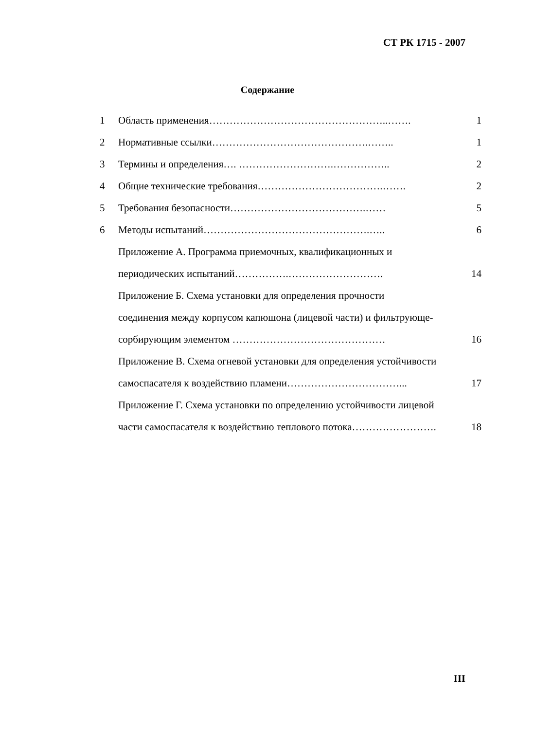СТ РК 1715 - 2007
Содержание
1 Область применения……………………………………………..……. 1
2 Нормативные ссылки……………………………………….…….. 1
3 Термины и определения…. ……………………….…………….. 2
4 Общие технические требования……………………………….……. 2
5 Требования безопасности………………………………….…… 5
6 Методы испытаний………………………………………….….. 6
Приложение А. Программа приемочных, квалификационных и
периодических испытаний…………….………………………. 14
Приложение Б. Схема установки для определения прочности
соединения между корпусом капюшона (лицевой части) и фильтрующе-
сорбирующим элементом ……………………………………… 16
Приложение В. Схема огневой установки для определения устойчивости
самоспасателя к воздействию пламени……………………………... 17
Приложение Г. Схема установки по определению устойчивости лицевой
части самоспасателя к воздействию теплового потока……………………. 18
III